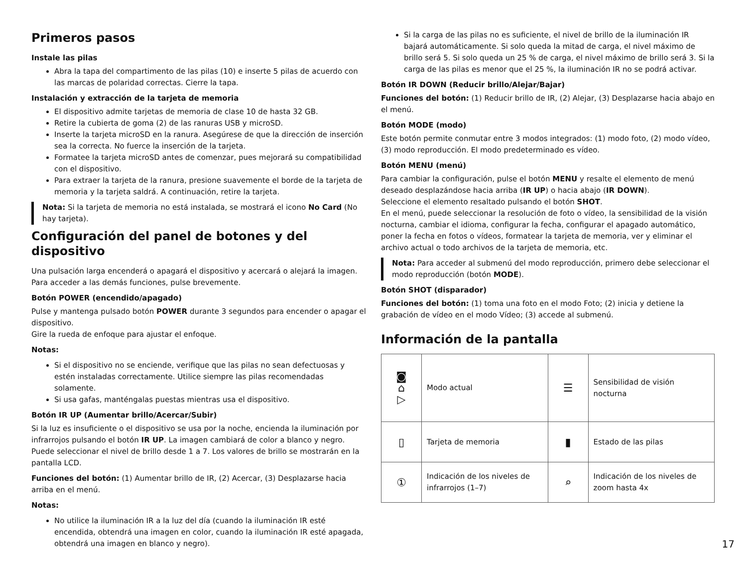Primeros pasos
Instale las pilas
Abra la tapa del compartimento de las pilas (10) e inserte 5 pilas de acuerdo con las marcas de polaridad correctas. Cierre la tapa.
Instalación y extracción de la tarjeta de memoria
El dispositivo admite tarjetas de memoria de clase 10 de hasta 32 GB.
Retire la cubierta de goma (2) de las ranuras USB y microSD.
Inserte la tarjeta microSD en la ranura. Asegúrese de que la dirección de inserción sea la correcta. No fuerce la inserción de la tarjeta.
Formatee la tarjeta microSD antes de comenzar, pues mejorará su compatibilidad con el dispositivo.
Para extraer la tarjeta de la ranura, presione suavemente el borde de la tarjeta de memoria y la tarjeta saldrá. A continuación, retire la tarjeta.
Nota: Si la tarjeta de memoria no está instalada, se mostrará el icono No Card (No hay tarjeta).
Configuración del panel de botones y del dispositivo
Una pulsación larga encenderá o apagará el dispositivo y acercará o alejará la imagen. Para acceder a las demás funciones, pulse brevemente.
Botón POWER (encendido/apagado)
Pulse y mantenga pulsado botón POWER durante 3 segundos para encender o apagar el dispositivo.
Gire la rueda de enfoque para ajustar el enfoque.
Notas:
Si el dispositivo no se enciende, verifique que las pilas no sean defectuosas y estén instaladas correctamente. Utilice siempre las pilas recomendadas solamente.
Si usa gafas, manténgalas puestas mientras usa el dispositivo.
Botón IR UP (Aumentar brillo/Acercar/Subir)
Si la luz es insuficiente o el dispositivo se usa por la noche, encienda la iluminación por infrarrojos pulsando el botón IR UP. La imagen cambiará de color a blanco y negro. Puede seleccionar el nivel de brillo desde 1 a 7. Los valores de brillo se mostrarán en la pantalla LCD.
Funciones del botón: (1) Aumentar brillo de IR, (2) Acercar, (3) Desplazarse hacia arriba en el menú.
Notas:
No utilice la iluminación IR a la luz del día (cuando la iluminación IR esté encendida, obtendrá una imagen en color, cuando la iluminación IR esté apagada, obtendrá una imagen en blanco y negro).
Si la carga de las pilas no es suficiente, el nivel de brillo de la iluminación IR bajará automáticamente. Si solo queda la mitad de carga, el nivel máximo de brillo será 5. Si solo queda un 25 % de carga, el nivel máximo de brillo será 3. Si la carga de las pilas es menor que el 25 %, la iluminación IR no se podrá activar.
Botón IR DOWN (Reducir brillo/Alejar/Bajar)
Funciones del botón: (1) Reducir brillo de IR, (2) Alejar, (3) Desplazarse hacia abajo en el menú.
Botón MODE (modo)
Este botón permite conmutar entre 3 modos integrados: (1) modo foto, (2) modo vídeo, (3) modo reproducción. El modo predeterminado es vídeo.
Botón MENU (menú)
Para cambiar la configuración, pulse el botón MENU y resalte el elemento de menú deseado desplazándose hacia arriba (IR UP) o hacia abajo (IR DOWN).
Seleccione el elemento resaltado pulsando el botón SHOT.
En el menú, puede seleccionar la resolución de foto o vídeo, la sensibilidad de la visión nocturna, cambiar el idioma, configurar la fecha, configurar el apagado automático, poner la fecha en fotos o vídeos, formatear la tarjeta de memoria, ver y eliminar el archivo actual o todo archivos de la tarjeta de memoria, etc.
Nota: Para acceder al submenú del modo reproducción, primero debe seleccionar el modo reproducción (botón MODE).
Botón SHOT (disparador)
Funciones del botón: (1) toma una foto en el modo Foto; (2) inicia y detiene la grabación de vídeo en el modo Vídeo; (3) accede al submenú.
Información de la pantalla
| ◙ ⌂ ▷ | Modo actual | ☰ | Sensibilidad de visión nocturna |
| ▯ | Tarjeta de memoria | ▮ | Estado de las pilas |
| ① | Indicación de los niveles de infrarrojos (1–7) | ⌕ | Indicación de los niveles de zoom hasta 4x |
17